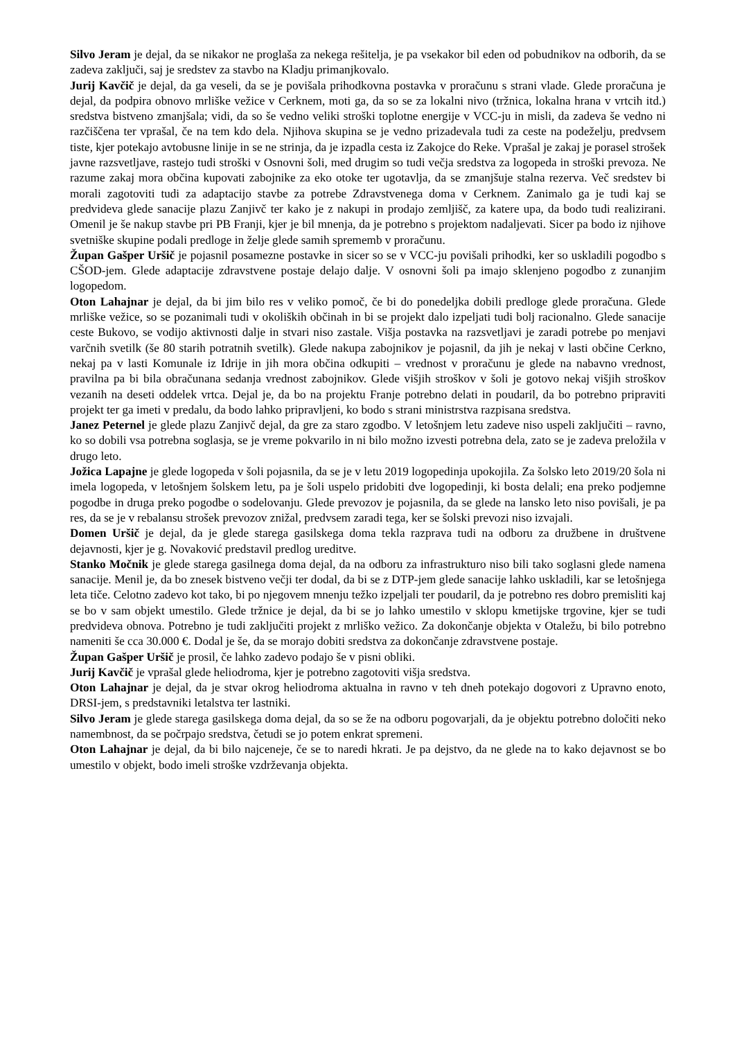Silvo Jeram je dejal, da se nikakor ne proglaša za nekega rešitelja, je pa vsekakor bil eden od pobudnikov na odborih, da se zadeva zaključi, saj je sredstev za stavbo na Kladju primanjkovalo.
Jurij Kavčič je dejal, da ga veseli, da se je povišala prihodkovna postavka v proračunu s strani vlade. Glede proračuna je dejal, da podpira obnovo mrliške vežice v Cerknem, moti ga, da so se za lokalni nivo (tržnica, lokalna hrana v vrtcih itd.) sredstva bistveno zmanjšala; vidi, da so še vedno veliki stroški toplotne energije v VCC-ju in misli, da zadeva še vedno ni razčiščena ter vprašal, če na tem kdo dela. Njihova skupina se je vedno prizadevala tudi za ceste na podeželju, predvsem tiste, kjer potekajo avtobusne linije in se ne strinja, da je izpadla cesta iz Zakojce do Reke. Vprašal je zakaj je porasel strošek javne razsvetljave, rastejo tudi stroški v Osnovni šoli, med drugim so tudi večja sredstva za logopeda in stroški prevoza. Ne razume zakaj mora občina kupovati zabojnike za eko otoke ter ugotavlja, da se zmanjšuje stalna rezerva. Več sredstev bi morali zagotoviti tudi za adaptacijo stavbe za potrebe Zdravstvenega doma v Cerknem. Zanimalo ga je tudi kaj se predvideva glede sanacije plazu Zanjivč ter kako je z nakupi in prodajo zemljišč, za katere upa, da bodo tudi realizirani. Omenil je še nakup stavbe pri PB Franji, kjer je bil mnenja, da je potrebno s projektom nadaljevati. Sicer pa bodo iz njihove svetniške skupine podali predloge in želje glede samih sprememb v proračunu.
Župan Gašper Uršič je pojasnil posamezne postavke in sicer so se v VCC-ju povišali prihodki, ker so uskladili pogodbo s CŠOD-jem. Glede adaptacije zdravstvene postaje delajo dalje. V osnovni šoli pa imajo sklenjeno pogodbo z zunanjim logopedom.
Oton Lahajnar je dejal, da bi jim bilo res v veliko pomoč, če bi do ponedeljka dobili predloge glede proračuna. Glede mrliške vežice, so se pozanimali tudi v okoliških občinah in bi se projekt dalo izpeljati tudi bolj racionalno. Glede sanacije ceste Bukovo, se vodijo aktivnosti dalje in stvari niso zastale. Višja postavka na razsvetljavi je zaradi potrebe po menjavi varčnih svetilk (še 80 starih potratnih svetilk). Glede nakupa zabojnikov je pojasnil, da jih je nekaj v lasti občine Cerkno, nekaj pa v lasti Komunale iz Idrije in jih mora občina odkupiti – vrednost v proračunu je glede na nabavno vrednost, pravilna pa bi bila obračunana sedanja vrednost zabojnikov. Glede višjih stroškov v šoli je gotovo nekaj višjih stroškov vezanih na deseti oddelek vrtca. Dejal je, da bo na projektu Franje potrebno delati in poudaril, da bo potrebno pripraviti projekt ter ga imeti v predalu, da bodo lahko pripravljeni, ko bodo s strani ministrstva razpisana sredstva.
Janez Peternel je glede plazu Zanjivč dejal, da gre za staro zgodbo. V letošnjem letu zadeve niso uspeli zaključiti – ravno, ko so dobili vsa potrebna soglasja, se je vreme pokvarilo in ni bilo možno izvesti potrebna dela, zato se je zadeva preložila v drugo leto.
Jožica Lapajne je glede logopeda v šoli pojasnila, da se je v letu 2019 logopedinja upokojila. Za šolsko leto 2019/20 šola ni imela logopeda, v letošnjem šolskem letu, pa je šoli uspelo pridobiti dve logopedinji, ki bosta delali; ena preko podjemne pogodbe in druga preko pogodbe o sodelovanju. Glede prevozov je pojasnila, da se glede na lansko leto niso povišali, je pa res, da se je v rebalansu strošek prevozov znižal, predvsem zaradi tega, ker se šolski prevozi niso izvajali.
Domen Uršič je dejal, da je glede starega gasilskega doma tekla razprava tudi na odboru za družbene in društvene dejavnosti, kjer je g. Novaković predstavil predlog ureditve.
Stanko Močnik je glede starega gasilnega doma dejal, da na odboru za infrastrukturo niso bili tako soglasni glede namena sanacije. Menil je, da bo znesek bistveno večji ter dodal, da bi se z DTP-jem glede sanacije lahko uskladili, kar se letošnjega leta tiče. Celotno zadevo kot tako, bi po njegovem mnenju težko izpeljali ter poudaril, da je potrebno res dobro premisliti kaj se bo v sam objekt umestilo. Glede tržnice je dejal, da bi se jo lahko umestilo v sklopu kmetijske trgovine, kjer se tudi predvideva obnova. Potrebno je tudi zaključiti projekt z mrliško vežico. Za dokončanje objekta v Otaležu, bi bilo potrebno nameniti še cca 30.000 €. Dodal je še, da se morajo dobiti sredstva za dokončanje zdravstvene postaje.
Župan Gašper Uršič je prosil, če lahko zadevo podajo še v pisni obliki.
Jurij Kavčič je vprašal glede heliodroma, kjer je potrebno zagotoviti višja sredstva.
Oton Lahajnar je dejal, da je stvar okrog heliodroma aktualna in ravno v teh dneh potekajo dogovori z Upravno enoto, DRSI-jem, s predstavniki letalstva ter lastniki.
Silvo Jeram je glede starega gasilskega doma dejal, da so se že na odboru pogovarjali, da je objektu potrebno določiti neko namembnost, da se počrpajo sredstva, četudi se jo potem enkrat spremeni.
Oton Lahajnar je dejal, da bi bilo najceneje, če se to naredi hkrati. Je pa dejstvo, da ne glede na to kako dejavnost se bo umestilo v objekt, bodo imeli stroške vzdrževanja objekta.